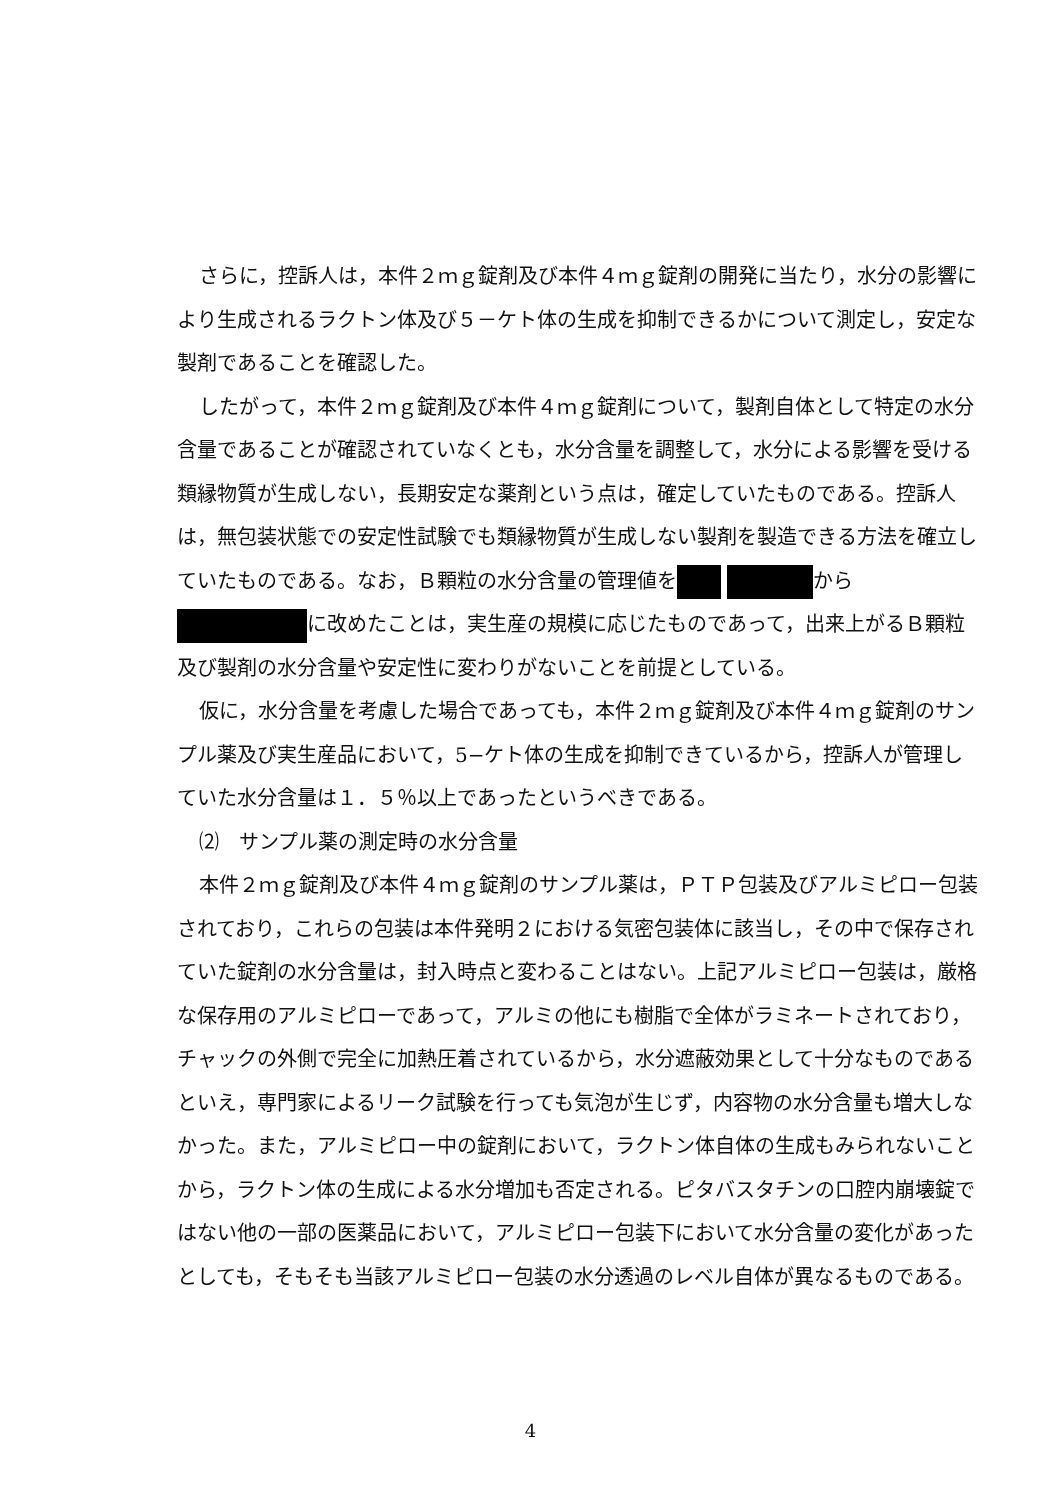さらに，控訴人は，本件２ｍｇ錠剤及び本件４ｍｇ錠剤の開発に当たり，水分の影響により生成されるラクトン体及び５－ケト体の生成を抑制できるかについて測定し，安定な製剤であることを確認した。
したがって，本件２ｍｇ錠剤及び本件４ｍｇ錠剤について，製剤自体として特定の水分含量であることが確認されていなくとも，水分含量を調整して，水分による影響を受ける類縁物質が生成しない，長期安定な薬剤という点は，確定していたものである。控訴人は，無包装状態での安定性試験でも類縁物質が生成しない製剤を製造できる方法を確立していたものである。なお，Ｂ顆粒の水分含量の管理値を から に改めたことは，実生産の規模に応じたものであって，出来上がるＢ顆粒及び製剤の水分含量や安定性に変わりがないことを前提としている。
仮に，水分含量を考慮した場合であっても，本件２ｍｇ錠剤及び本件４ｍｇ錠剤のサンプル薬及び実生産品において，5−ケト体の生成を抑制できているから，控訴人が管理していた水分含量は１．５％以上であったというべきである。
⑵　サンプル薬の測定時の水分含量
本件２ｍｇ錠剤及び本件４ｍｇ錠剤のサンプル薬は，ＰＴＰ包装及びアルミピロー包装されており，これらの包装は本件発明２における気密包装体に該当し，その中で保存されていた錠剤の水分含量は，封入時点と変わることはない。上記アルミピロー包装は，厳格な保存用のアルミピローであって，アルミの他にも樹脂で全体がラミネートされており，チャックの外側で完全に加熱圧着されているから，水分遮蔽効果として十分なものであるといえ，専門家によるリーク試験を行っても気泡が生じず，内容物の水分含量も増大しなかった。また，アルミピロー中の錠剤において，ラクトン体自体の生成もみられないことから，ラクトン体の生成による水分増加も否定される。ピタバスタチンの口腔内崩壊錠ではない他の一部の医薬品において，アルミピロー包装下において水分含量の変化があったとしても，そもそも当該アルミピロー包装の水分透過のレベル自体が異なるものである。
4